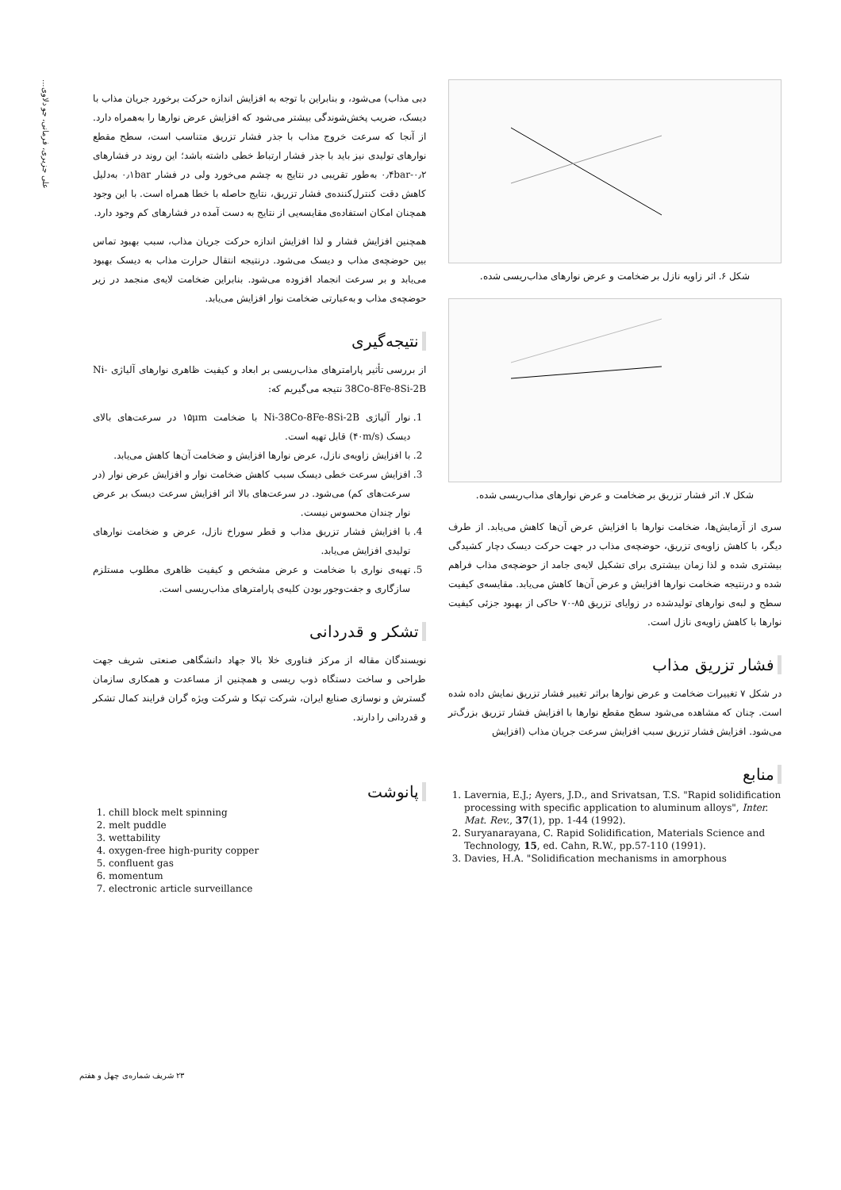علی جزیری، فرمانی، جو دلاوی...
شکل ۶. اثر زاویه نازل بر ضخامت و عرض نوارهای مذاب‌ریسی شده.
شکل ۷. اثر فشار تزریق بر ضخامت و عرض نوارهای مذاب‌ریسی شده.
سری از آزمایش‌ها، ضخامت نوارها با افزایش عرض آن‌ها کاهش می‌یابد. از طرف دیگر، با کاهش زاویه‌ی تزریق، حوضچه‌ی مذاب در جهت حرکت دیسک دچار کشیدگی بیشتری شده و لذا زمان بیشتری برای تشکیل لایه‌ی جامد از حوضچه‌ی مذاب فراهم شده و درنتیجه ضخامت نوارها افزایش و عرض آن‌ها کاهش می‌یابد. مقایسه‌ی کیفیت سطح و لبه‌ی نوارهای تولیدشده در زوایای تزریق ۸۵-۷۰ حاکی از بهبود جزئی کیفیت نوارها با کاهش زاویه‌ی نازل است.
فشار تزریق مذاب
در شکل ۷ تغییرات ضخامت و عرض نوارها براثر تغییر فشار تزریق نمایش داده شده است. چنان که مشاهده می‌شود سطح مقطع نوارها با افزایش فشار تزریق بزرگ‌تر می‌شود. افزایش فشار تزریق سبب افزایش سرعت جریان مذاب (افزایش
منابع
1. Lavernia, E.J.; Ayers, J.D., and Srivatsan, T.S. "Rapid solidification processing with specific application to aluminum alloys", Inter. Mat. Rev., 37(1), pp. 1-44 (1992).
2. Suryanarayana, C. Rapid Solidification, Materials Science and Technology, 15, ed. Cahn, R.W., pp.57-110 (1991).
3. Davies, H.A. "Solidification mechanisms in amorphous
دبی مذاب) می‌شود، و بنابراین با توجه به افزایش اندازه حرکت برخورد جریان مذاب با دیسک، ضریب پخش‌شوندگی بیشتر می‌شود که افزایش عرض نوارها را به‌همراه دارد. از آنجا که سرعت خروج مذاب با جذر فشار تزریق متناسب است، سطح مقطع نوارهای تولیدی نیز باید با جذر فشار ارتباط خطی داشته باشد؛ این روند در فشارهای ۰٫۲-۰٫۴bar به‌طور تقریبی در نتایج به چشم می‌خورد ولی در فشار ۰٫۱bar به‌دلیل کاهش دقت کنترل‌کننده‌ی فشار تزریق، نتایج حاصله با خطا همراه است. با این وجود همچنان امکان استفاده‌ی مقایسه‌یی از نتایج به دست آمده در فشارهای کم وجود دارد.
همچنین افزایش فشار و لذا افزایش اندازه حرکت جریان مذاب، سبب بهبود تماس بین حوضچه‌ی مذاب و دیسک می‌شود. درنتیجه انتقال حرارت مذاب به دیسک بهبود می‌یابد و بر سرعت انجماد افزوده می‌شود. بنابراین ضخامت لایه‌ی منجمد در زیر حوضچه‌ی مذاب و به‌عبارتی ضخامت نوار افزایش می‌یابد.
نتیجه‌گیری
از بررسی تأثیر پارامترهای مذاب‌ریسی بر ابعاد و کیفیت ظاهری نوارهای آلیاژی Ni-38Co-8Fe-8Si-2B نتیجه می‌گیریم که:
1. نوار آلیاژی Ni-38Co-8Fe-8Si-2B با ضخامت ۱۵μm در سرعت‌های بالای دیسک (۴۰m/s) قابل تهیه است.
2. با افزایش زاویه‌ی نازل، عرض نوارها افزایش و ضخامت آن‌ها کاهش می‌یابد.
3. افزایش سرعت خطی دیسک سبب کاهش ضخامت نوار و افزایش عرض نوار (در سرعت‌های کم) می‌شود. در سرعت‌های بالا اثر افزایش سرعت دیسک بر عرض نوار چندان محسوس نیست.
4. با افزایش فشار تزریق مذاب و قطر سوراخ نازل، عرض و ضخامت نوارهای تولیدی افزایش می‌یابد.
5. تهیه‌ی نواری با ضخامت و عرض مشخص و کیفیت ظاهری مطلوب مستلزم سازگاری و جفت‌وجور بودن کلیه‌ی پارامترهای مذاب‌ریسی است.
تشکر و قدردانی
نویسندگان مقاله از مرکز فناوری خلا بالا جهاد دانشگاهی صنعتی شریف جهت طراحی و ساخت دستگاه ذوب ریسی و همچنین از مساعدت و همکاری سازمان گسترش و نوسازی صنایع ایران، شرکت تپکا و شرکت ویژه گران فرایند کمال تشکر و قدردانی را دارند.
پانوشت
1. chill block melt spinning
2. melt puddle
3. wettability
4. oxygen-free high-purity copper
5. confluent gas
6. momentum
7. electronic article surveillance
۲۳ شریف شماره‌ی چهل و هفتم